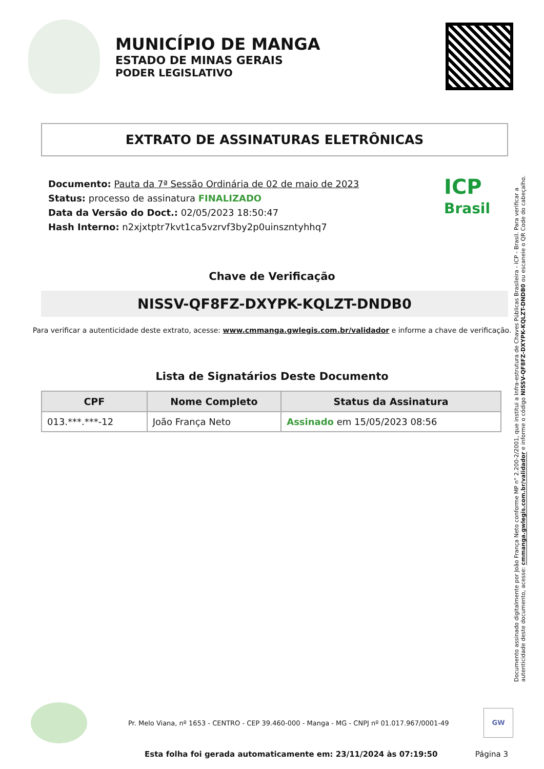MUNICÍPIO DE MANGA
ESTADO DE MINAS GERAIS
PODER LEGISLATIVO
EXTRATO DE ASSINATURAS ELETRÔNICAS
Documento: Pauta da 7ª Sessão Ordinária de 02 de maio de 2023
Status: processo de assinatura FINALIZADO
Data da Versão do Doct.: 02/05/2023 18:50:47
Hash Interno: n2xjxtptr7kvt1ca5vzrvf3by2p0uinszntyhhq7
ICP
Brasil
Chave de Verificação
NISSV-QF8FZ-DXYPK-KQLZT-DNDB0
Para verificar a autenticidade deste extrato, acesse: www.cmmanga.gwlegis.com.br/validador e informe a chave de verificação.
Lista de Signatários Deste Documento
| CPF | Nome Completo | Status da Assinatura |
| --- | --- | --- |
| 013.***.***-12 | João França Neto | Assinado em 15/05/2023 08:56 |
Documento assinado digitalmente por João França Neto conforme MP n° 2.200-2/2001, que institui a Infra-estrutura de Chaves Públicas Brasileira - ICP - Brasil. Para verificar a autenticidade deste documento, acesse: cmmanga.gwlegis.com.br/validador e informe o código NISSV-QF8FZ-DXYPK-KQLZT-DNDB0 ou escaneie o QR Code do cabeçalho.
Pr. Melo Viana, nº 1653 - CENTRO - CEP 39.460-000 - Manga - MG - CNPJ nº 01.017.967/0001-49
GW
Esta folha foi gerada automaticamente em: 23/11/2024 às 07:19:50 Página 3